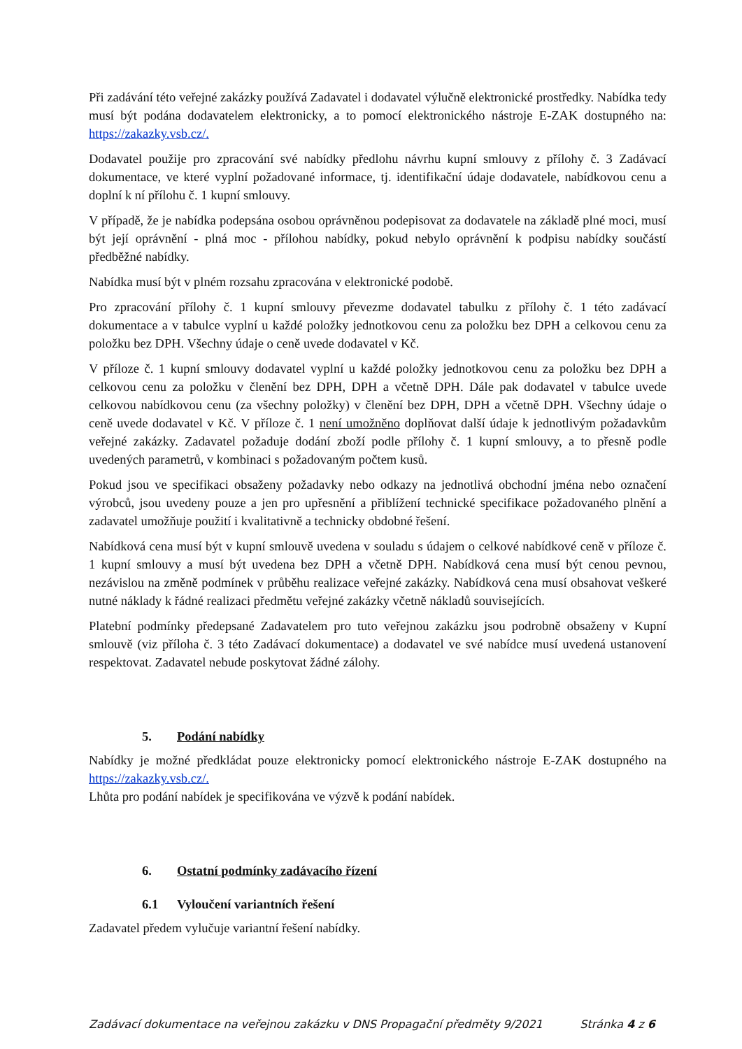Při zadávání této veřejné zakázky používá Zadavatel i dodavatel výlučně elektronické prostředky. Nabídka tedy musí být podána dodavatelem elektronicky, a to pomocí elektronického nástroje E-ZAK dostupného na: https://zakazky.vsb.cz/.
Dodavatel použije pro zpracování své nabídky předlohu návrhu kupní smlouvy z přílohy č. 3 Zadávací dokumentace, ve které vyplní požadované informace, tj. identifikační údaje dodavatele, nabídkovou cenu a doplní k ní přílohu č. 1 kupní smlouvy.
V případě, že je nabídka podepsána osobou oprávněnou podepisovat za dodavatele na základě plné moci, musí být její oprávnění - plná moc - přílohou nabídky, pokud nebylo oprávnění k podpisu nabídky součástí předběžné nabídky.
Nabídka musí být v plném rozsahu zpracována v elektronické podobě.
Pro zpracování přílohy č. 1 kupní smlouvy převezme dodavatel tabulku z přílohy č. 1 této zadávací dokumentace a v tabulce vyplní u každé položky jednotkovou cenu za položku bez DPH a celkovou cenu za položku bez DPH. Všechny údaje o ceně uvede dodavatel v Kč.
V příloze č. 1 kupní smlouvy dodavatel vyplní u každé položky jednotkovou cenu za položku bez DPH a celkovou cenu za položku v členění bez DPH, DPH a včetně DPH. Dále pak dodavatel v tabulce uvede celkovou nabídkovou cenu (za všechny položky) v členění bez DPH, DPH a včetně DPH. Všechny údaje o ceně uvede dodavatel v Kč. V příloze č. 1 není umožněno doplňovat další údaje k jednotlivým požadavkům veřejné zakázky. Zadavatel požaduje dodání zboží podle přílohy č. 1 kupní smlouvy, a to přesně podle uvedených parametrů, v kombinaci s požadovaným počtem kusů.
Pokud jsou ve specifikaci obsaženy požadavky nebo odkazy na jednotlivá obchodní jména nebo označení výrobců, jsou uvedeny pouze a jen pro upřesnění a přiblížení technické specifikace požadovaného plnění a zadavatel umožňuje použití i kvalitativně a technicky obdobné řešení.
Nabídková cena musí být v kupní smlouvě uvedena v souladu s údajem o celkové nabídkové ceně v příloze č. 1 kupní smlouvy a musí být uvedena bez DPH a včetně DPH. Nabídková cena musí být cenou pevnou, nezávislou na změně podmínek v průběhu realizace veřejné zakázky. Nabídková cena musí obsahovat veškeré nutné náklady k řádné realizaci předmětu veřejné zakázky včetně nákladů souvisejících.
Platební podmínky předepsané Zadavatelem pro tuto veřejnou zakázku jsou podrobně obsaženy v Kupní smlouvě (viz příloha č. 3 této Zadávací dokumentace) a dodavatel ve své nabídce musí uvedená ustanovení respektovat. Zadavatel nebude poskytovat žádné zálohy.
5. Podání nabídky
Nabídky je možné předkládat pouze elektronicky pomocí elektronického nástroje E-ZAK dostupného na https://zakazky.vsb.cz/.
Lhůta pro podání nabídek je specifikována ve výzvě k podání nabídek.
6. Ostatní podmínky zadávacího řízení
6.1 Vyloučení variantních řešení
Zadavatel předem vylučuje variantní řešení nabídky.
Zadávací dokumentace na veřejnou zakázku v DNS Propagační předměty 9/2021 Stránka 4 z 6